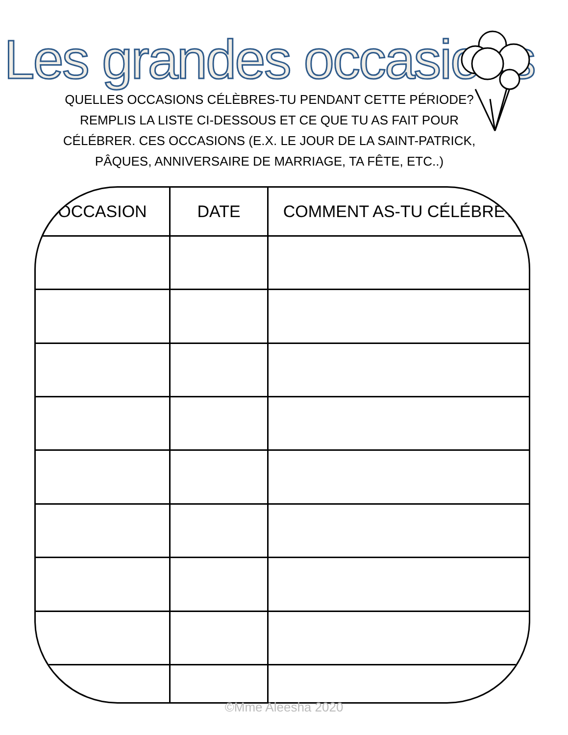Les grandes occasions
QUELLES OCCASIONS CÉLÈBRES-TU PENDANT CETTE PÉRIODE? REMPLIS LA LISTE CI-DESSOUS ET CE QUE TU AS FAIT POUR CÉLÉBRER. CES OCCASIONS (E.X. LE JOUR DE LA SAINT-PATRICK, PÂQUES, ANNIVERSAIRE DE MARRIAGE, TA FÊTE, ETC..)
| OCCASION | DATE | COMMENT AS-TU CÉLÉBRÉ? |
| --- | --- | --- |
©Mme Aleesha 2020